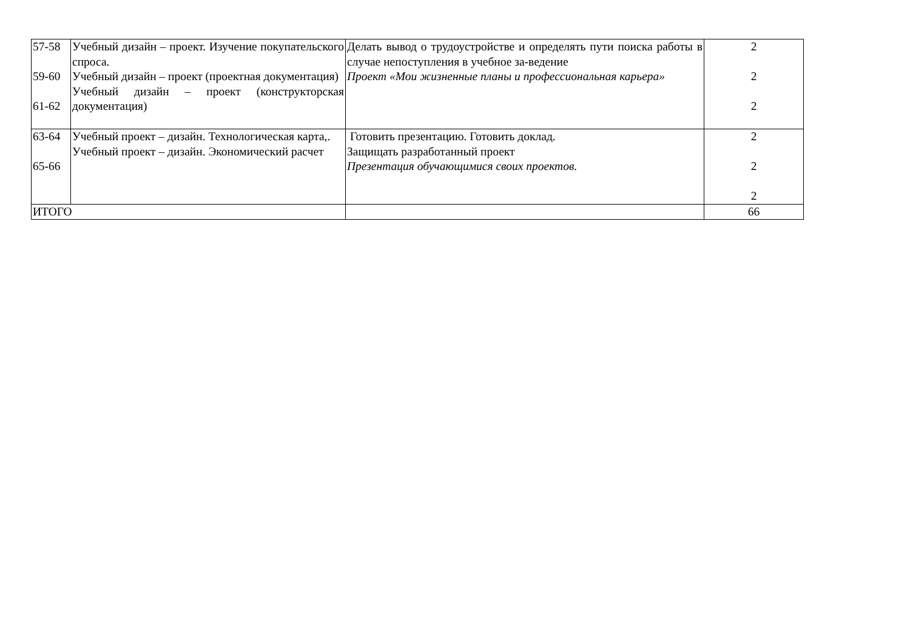| 57-58 59-60 61-62 | Учебный дизайн – проект. Изучение покупательского спроса. Учебный дизайн – проект (проектная документация) Учебный дизайн – проект (конструкторская документация) | Делать вывод о трудоустройстве и определять пути поиска работы в случае непоступления в учебное за-ведение Проект «Мои жизненные планы и профессиональная карьера» | 2 2 2 |
| 63-64 65-66 | Учебный проект – дизайн. Технологическая карта,. Учебный проект – дизайн. Экономический расчет | Готовить презентацию. Готовить доклад. Защищать разработанный проект Презентация обучающимися своих проектов. | 2 2 2 |
| ИТОГО | | | 66 |